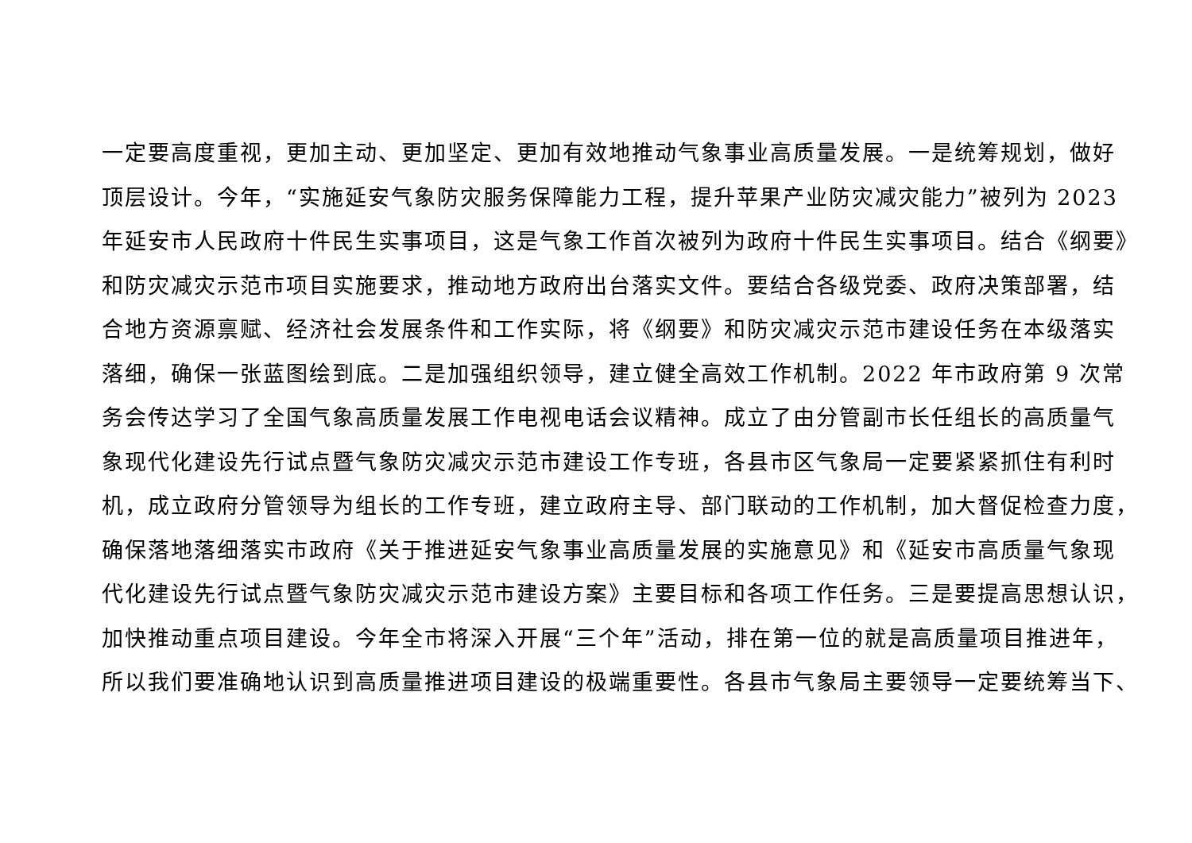一定要高度重视，更加主动、更加坚定、更加有效地推动气象事业高质量发展。一是统筹规划，做好
顶层设计。今年，“实施延安气象防灾服务保障能力工程，提升苹果产业防灾减灾能力”被列为 2023
年延安市人民政府十件民生实事项目，这是气象工作首次被列为政府十件民生实事项目。结合《纲要》
和防灾减灾示范市项目实施要求，推动地方政府出台落实文件。要结合各级党委、政府决策部署，结
合地方资源禀赋、经济社会发展条件和工作实际，将《纲要》和防灾减灾示范市建设任务在本级落实
落细，确保一张蓝图绘到底。二是加强组织领导，建立健全高效工作机制。2022 年市政府第 9 次常
务会传达学习了全国气象高质量发展工作电视电话会议精神。成立了由分管副市长任组长的高质量气
象现代化建设先行试点暨气象防灾减灾示范市建设工作专班，各县市区气象局一定要紧紧抓住有利时
机，成立政府分管领导为组长的工作专班，建立政府主导、部门联动的工作机制，加大督促检查力度，
确保落地落细落实市政府《关于推进延安气象事业高质量发展的实施意见》和《延安市高质量气象现
代化建设先行试点暨气象防灾减灾示范市建设方案》主要目标和各项工作任务。三是要提高思想认识，
加快推动重点项目建设。今年全市将深入开展“三个年”活动，排在第一位的就是高质量项目推进年，
所以我们要准确地认识到高质量推进项目建设的极端重要性。各县市气象局主要领导一定要统筹当下、